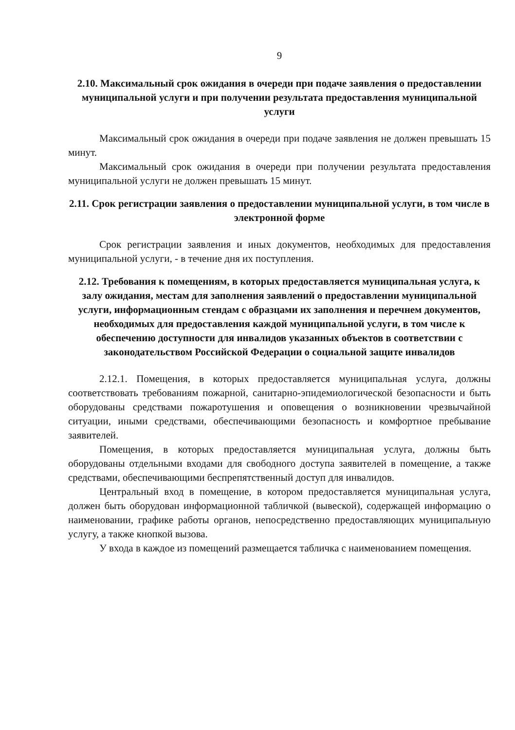9
2.10. Максимальный срок ожидания в очереди при подаче заявления о предоставлении муниципальной услуги и при получении результата предоставления муниципальной услуги
Максимальный срок ожидания в очереди при подаче заявления не должен превышать 15 минут.
Максимальный срок ожидания в очереди при получении результата предоставления муниципальной услуги не должен превышать 15 минут.
2.11. Срок регистрации заявления о предоставлении муниципальной услуги, в том числе в электронной форме
Срок регистрации заявления и иных документов, необходимых для предоставления муниципальной услуги, - в течение дня их поступления.
2.12. Требования к помещениям, в которых предоставляется муниципальная услуга, к залу ожидания, местам для заполнения заявлений о предоставлении муниципальной услуги, информационным стендам с образцами их заполнения и перечнем документов, необходимых для предоставления каждой муниципальной услуги, в том числе к обеспечению доступности для инвалидов указанных объектов в соответствии с законодательством Российской Федерации о социальной защите инвалидов
2.12.1. Помещения, в которых предоставляется муниципальная услуга, должны соответствовать требованиям пожарной, санитарно-эпидемиологической безопасности и быть оборудованы средствами пожаротушения и оповещения о возникновении чрезвычайной ситуации, иными средствами, обеспечивающими безопасность и комфортное пребывание заявителей.
Помещения, в которых предоставляется муниципальная услуга, должны быть оборудованы отдельными входами для свободного доступа заявителей в помещение, а также средствами, обеспечивающими беспрепятственный доступ для инвалидов.
Центральный вход в помещение, в котором предоставляется муниципальная услуга, должен быть оборудован информационной табличкой (вывеской), содержащей информацию о наименовании, графике работы органов, непосредственно предоставляющих муниципальную услугу, а также кнопкой вызова.
У входа в каждое из помещений размещается табличка с наименованием помещения.